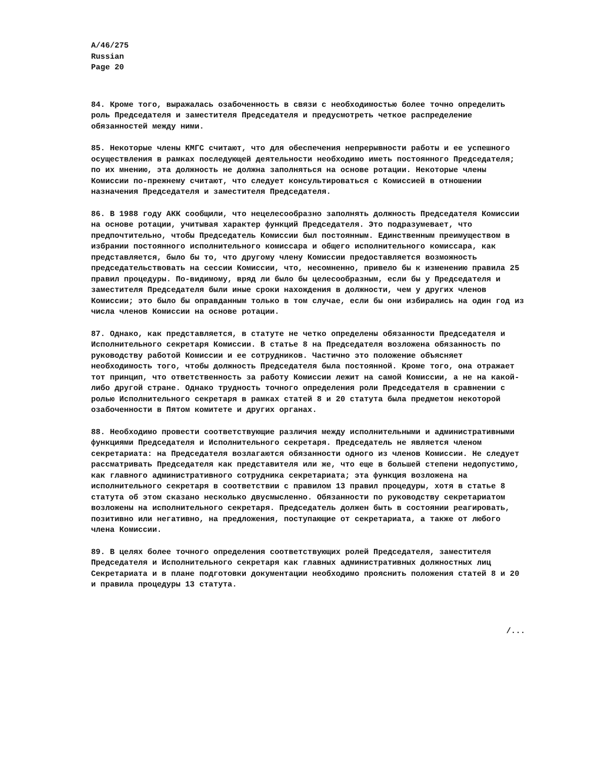A/46/275
Russian
Page 20
84. Кроме того, выражалась озабоченность в связи с необходимостью более точно определить роль Председателя и заместителя Председателя и предусмотреть четкое распределение обязанностей между ними.
85. Некоторые члены КМГС считают, что для обеспечения непрерывности работы и ее успешного осуществления в рамках последующей деятельности необходимо иметь постоянного Председателя; по их мнению, эта должность не должна заполняться на основе ротации. Некоторые члены Комиссии по-прежнему считают, что следует консультироваться с Комиссией в отношении назначения Председателя и заместителя Председателя.
86. В 1988 году АКК сообщили, что нецелесообразно заполнять должность Председателя Комиссии на основе ротации, учитывая характер функций Председателя. Это подразумевает, что предпочтительно, чтобы Председатель Комиссии был постоянным. Единственным преимуществом в избрании постоянного исполнительного комиссара и общего исполнительного комиссара, как представляется, было бы то, что другому члену Комиссии предоставляется возможность председательствовать на сессии Комиссии, что, несомненно, привело бы к изменению правила 25 правил процедуры. По-видимому, вряд ли было бы целесообразным, если бы у Председателя и заместителя Председателя были иные сроки нахождения в должности, чем у других членов Комиссии; это было бы оправданным только в том случае, если бы они избирались на один год из числа членов Комиссии на основе ротации.
87. Однако, как представляется, в статуте не четко определены обязанности Председателя и Исполнительного секретаря Комиссии. В статье 8 на Председателя возложена обязанность по руководству работой Комиссии и ее сотрудников. Частично это положение объясняет необходимость того, чтобы должность Председателя была постоянной. Кроме того, она отражает тот принцип, что ответственность за работу Комиссии лежит на самой Комиссии, а не на какой-либо другой стране. Однако трудность точного определения роли Председателя в сравнении с ролью Исполнительного секретаря в рамках статей 8 и 20 статута была предметом некоторой озабоченности в Пятом комитете и других органах.
88. Необходимо провести соответствующие различия между исполнительными и административными функциями Председателя и Исполнительного секретаря. Председатель не является членом секретариата: на Председателя возлагаются обязанности одного из членов Комиссии. Не следует рассматривать Председателя как представителя или же, что еще в большей степени недопустимо, как главного административного сотрудника секретариата; эта функция возложена на исполнительного секретаря в соответствии с правилом 13 правил процедуры, хотя в статье 8 статута об этом сказано несколько двусмысленно. Обязанности по руководству секретариатом возложены на исполнительного секретаря. Председатель должен быть в состоянии реагировать, позитивно или негативно, на предложения, поступающие от секретариата, а также от любого члена Комиссии.
89. В целях более точного определения соответствующих ролей Председателя, заместителя Председателя и Исполнительного секретаря как главных административных должностных лиц Секретариата и в плане подготовки документации необходимо прояснить положения статей 8 и 20 и правила процедуры 13 статута.
/...